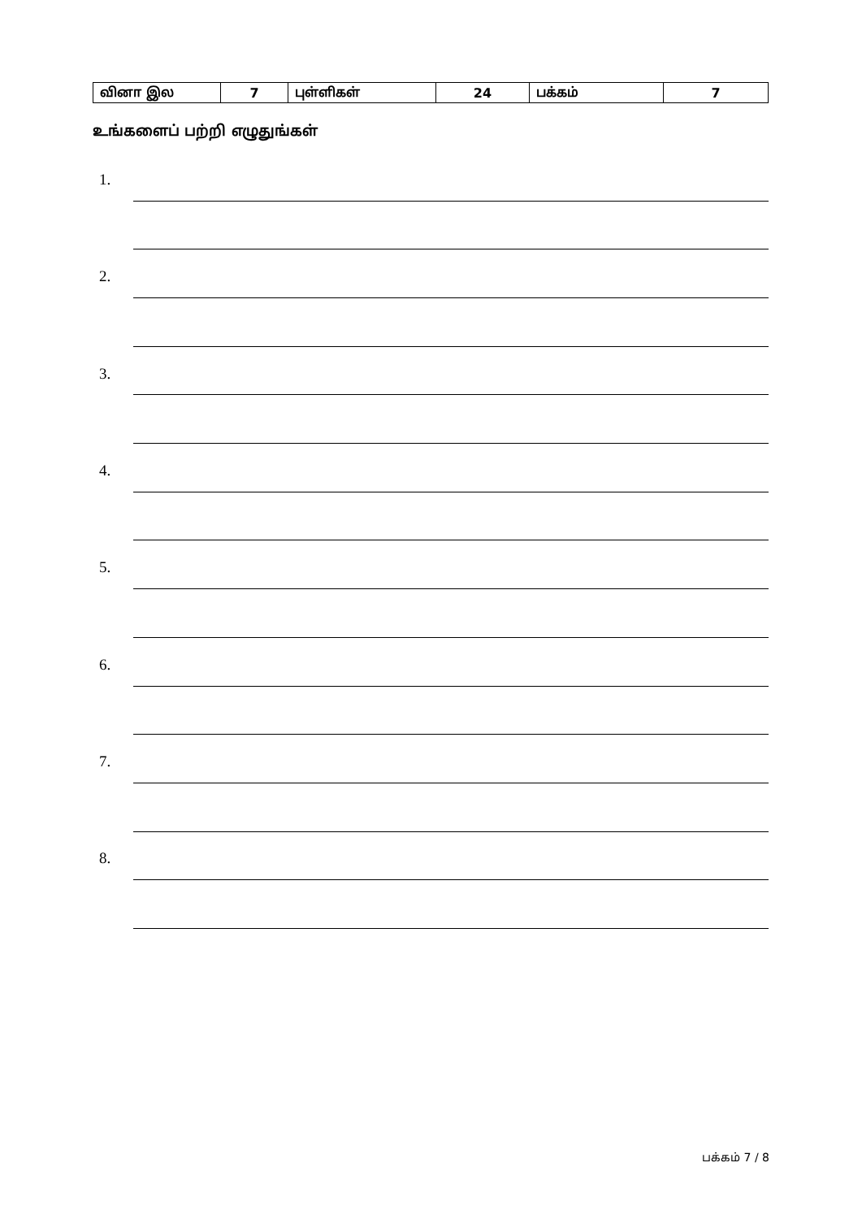| வினா இல | 7 | புள்ளிகள் | 24 | பக்கம் | 7 |
உங்களைப் பற்றி எழுதுங்கள்
1.
2.
3.
4.
5.
6.
7.
8.
பக்கம் 7 / 8